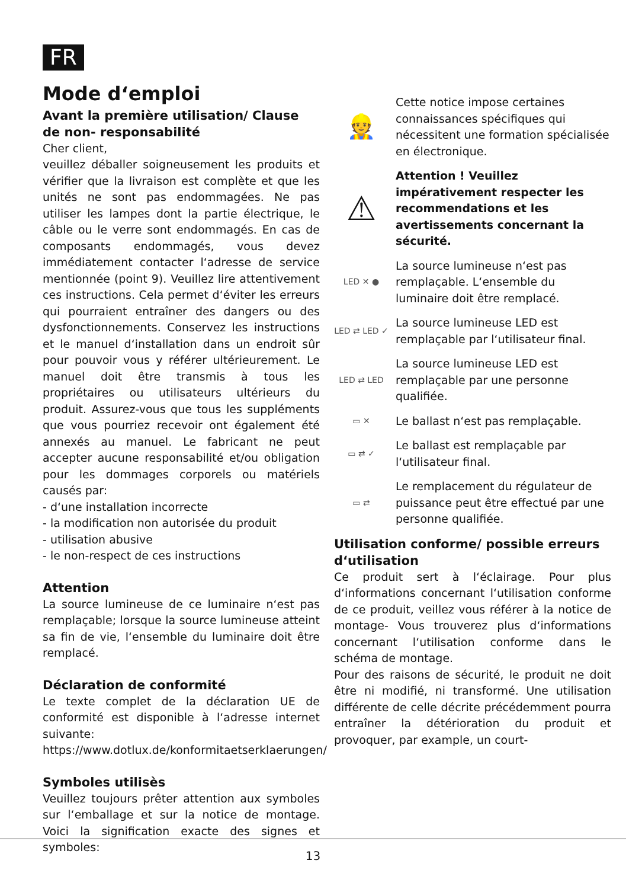FR
Mode d‘emploi
Avant la première utilisation/ Clause de non- responsabilité
Cher client,
veuillez déballer soigneusement les produits et vérifier que la livraison est complète et que les unités ne sont pas endommagées. Ne pas utiliser les lampes dont la partie électrique, le câble ou le verre sont endommagés. En cas de composants endommagés, vous devez immédiatement contacter l‘adresse de service mentionnée (point 9). Veuillez lire attentivement ces instructions. Cela permet d‘éviter les erreurs qui pourraient entraîner des dangers ou des dysfonctionnements. Conservez les instructions et le manuel d‘installation dans un endroit sûr pour pouvoir vous y référer ultérieurement. Le manuel doit être transmis à tous les propriétaires ou utilisateurs ultérieurs du produit. Assurez-vous que tous les suppléments que vous pourriez recevoir ont également été annexés au manuel. Le fabricant ne peut accepter aucune responsabilité et/ou obligation pour les dommages corporels ou matériels causés par:
- d‘une installation incorrecte
- la modification non autorisée du produit
- utilisation abusive
- le non-respect de ces instructions
Attention
La source lumineuse de ce luminaire n‘est pas remplaçable; lorsque la source lumineuse atteint sa fin de vie, l‘ensemble du luminaire doit être remplacé.
Déclaration de conformité
Le texte complet de la déclaration UE de conformité est disponible à l‘adresse internet suivante:
https://www.dotlux.de/konformitaetserklaerungen/
Symboles utilisès
Veuillez toujours prêter attention aux symboles sur l‘emballage et sur la notice de montage. Voici la signification exacte des signes et symboles:
👷
Cette notice impose certaines connaissances spécifiques qui nécessitent une formation spécialisée en électronique.
⚠
Attention ! Veuillez impérativement respecter les recommendations et les avertissements concernant la sécurité.
LED ✕ ●
La source lumineuse n‘est pas remplaçable. L‘ensemble du luminaire doit être remplacé.
LED ⇄ LED ✓
La source lumineuse LED est remplaçable par l‘utilisateur final.
LED ⇄ LED
La source lumineuse LED est remplaçable par une personne qualifiée.
▭ ✕
Le ballast n‘est pas remplaçable.
▭ ⇄ ✓
Le ballast est remplaçable par l‘utilisateur final.
▭ ⇄
Le remplacement du régulateur de puissance peut être effectué par une personne qualifiée.
Utilisation conforme/ possible erreurs d‘utilisation
Ce produit sert à l‘éclairage. Pour plus d‘informations concernant l‘utilisation conforme de ce produit, veillez vous référer à la notice de montage- Vous trouverez plus d‘informations concernant l‘utilisation conforme dans le schéma de montage.
Pour des raisons de sécurité, le produit ne doit être ni modifié, ni transformé. Une utilisation différente de celle décrite précédemment pourra entraîner la détérioration du produit et provoquer, par example, un court-
13